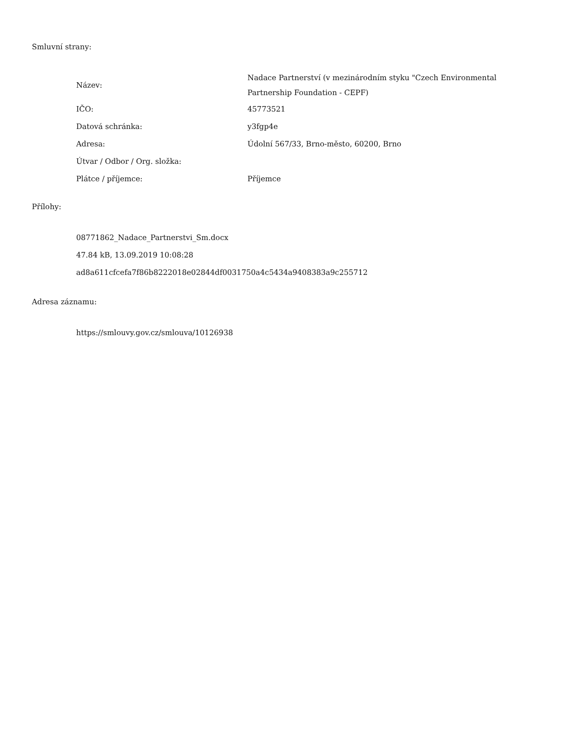Smluvní strany:
| Název: | Nadace Partnerství (v mezinárodním styku "Czech Environmental Partnership Foundation - CEPF) |
| IČO: | 45773521 |
| Datová schránka: | y3fgp4e |
| Adresa: | Údolní 567/33, Brno-město, 60200, Brno |
| Útvar / Odbor / Org. složka: | |
| Plátce / příjemce: | Příjemce |
Přílohy:
08771862_Nadace_Partnerstvi_Sm.docx
47.84 kB, 13.09.2019 10:08:28
ad8a611cfcefa7f86b8222018e02844df0031750a4c5434a9408383a9c255712
Adresa záznamu:
https://smlouvy.gov.cz/smlouva/10126938